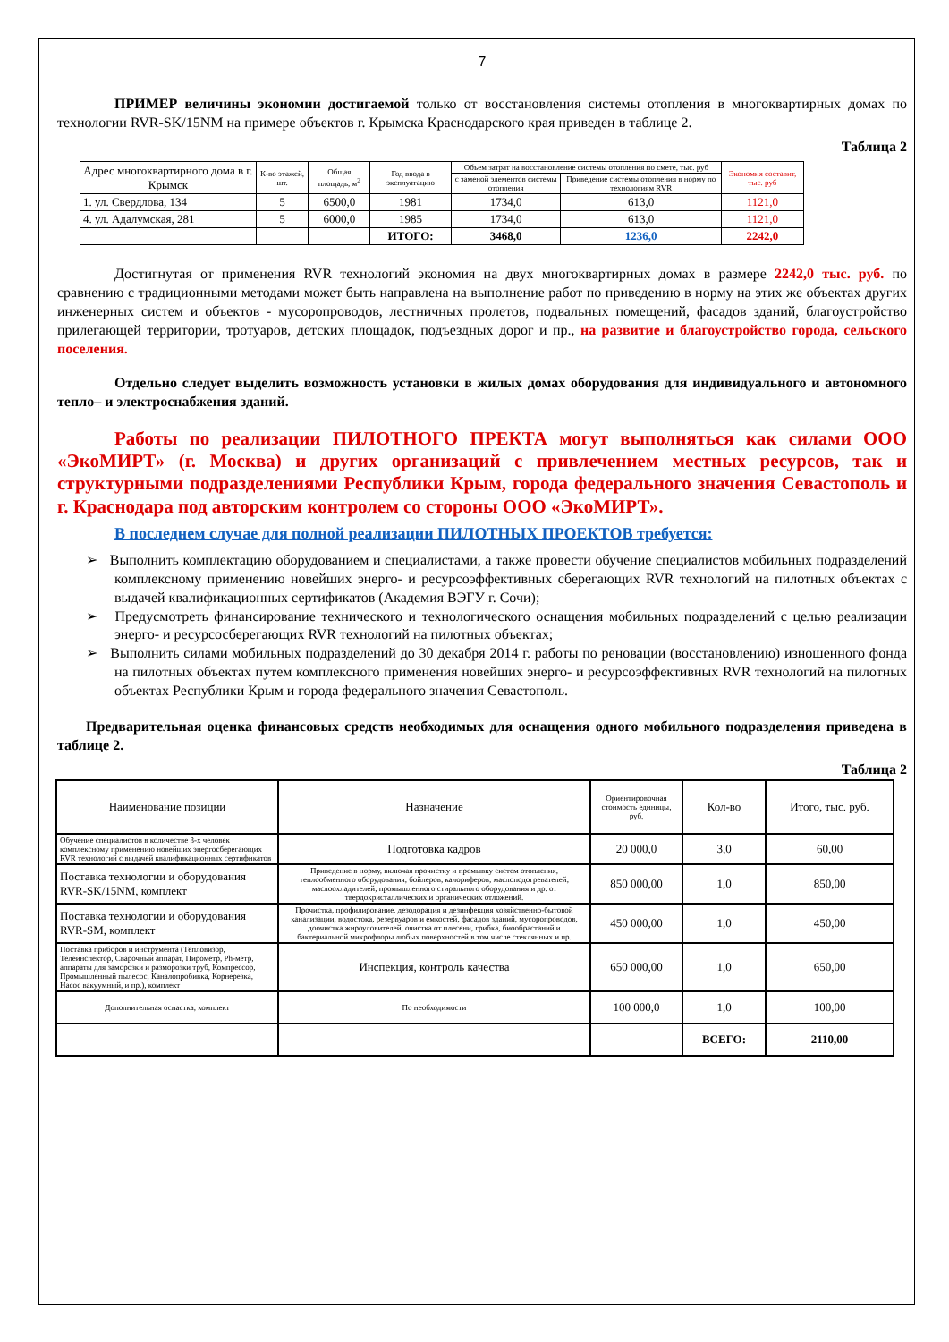7
ПРИМЕР величины экономии достигаемой только от восстановления системы отопления в многоквартирных домах по технологии RVR-SK/15NM на примере объектов г. Крымска Краснодарского края приведен в таблице 2.
Таблица 2
| Адрес многоквартирного дома в г. Крымск | К-во этажей, шт. | Общая площадь, м<sup>2</sup> | Год ввода в эксплуатацию | Объем затрат на восстановление системы отопления по смете, тыс. руб | | Экономия составит, тыс. руб |
| --- | --- | --- | --- | --- | --- | --- |
| | | | | с заменой элементов системы отопления | Приведение системы отопления в норму по технологиям RVR | |
| 1. ул. Свердлова, 134 | 5 | 6500,0 | 1981 | 1734,0 | 613,0 | 1121,0 |
| 4. ул. Адалумская, 281 | 5 | 6000,0 | 1985 | 1734,0 | 613,0 | 1121,0 |
| | | | ИТОГО: | 3468,0 | 1236,0 | 2242,0 |
Достигнутая от применения RVR технологий экономия на двух многоквартирных домах в размере 2242,0 тыс. руб. по сравнению с традиционными методами может быть направлена на выполнение работ по приведению в норму на этих же объектах других инженерных систем и объектов - мусоропроводов, лестничных пролетов, подвальных помещений, фасадов зданий, благоустройство прилегающей территории, тротуаров, детских площадок, подъездных дорог и пр., на развитие и благоустройство города, сельского поселения.
Отдельно следует выделить возможность установки в жилых домах оборудования для индивидуального и автономного тепло– и электроснабжения зданий.
Работы по реализации ПИЛОТНОГО ПРЕКТА могут выполняться как силами ООО «ЭкоМИРТ» (г. Москва) и других организаций с привлечением местных ресурсов, так и структурными подразделениями Республики Крым, города федерального значения Севастополь и г. Краснодара под авторским контролем со стороны ООО «ЭкоМИРТ».
В последнем случае для полной реализации ПИЛОТНЫХ ПРОЕКТОВ требуется:
➢ Выполнить комплектацию оборудованием и специалистами, а также провести обучение специалистов мобильных подразделений комплексному применению новейших энерго- и ресурсоэффективных сберегающих RVR технологий на пилотных объектах с выдачей квалификационных сертификатов (Академия ВЭГУ г. Сочи);
➢ Предусмотреть финансирование технического и технологического оснащения мобильных подразделений с целью реализации энерго- и ресурсосберегающих RVR технологий на пилотных объектах;
➢ Выполнить силами мобильных подразделений до 30 декабря 2014 г. работы по реновации (восстановлению) изношенного фонда на пилотных объектах путем комплексного применения новейших энерго- и ресурсоэффективных RVR технологий на пилотных объектах Республики Крым и города федерального значения Севастополь.
Предварительная оценка финансовых средств необходимых для оснащения одного мобильного подразделения приведена в таблице 2.
Таблица 2
| Наименование позиции | Назначение | Ориентировочная стоимость единицы, руб. | Кол-во | Итого, тыс. руб. |
| --- | --- | --- | --- | --- |
| Обучение специалистов в количестве 3-х человек комплексному применению новейших энергосберегающих RVR технологий с выдачей квалификационных сертификатов | Подготовка кадров | 20 000,0 | 3,0 | 60,00 |
| Поставка технологии и оборудования RVR-SK/15NM, комплект | Приведение в норму, включая прочистку и промывку систем отопления, теплообменного оборудования, бойлеров, калориферов, маслоподогревателей, маслоохладителей, промышленного стирального оборудования и др. от твердокристаллических и органических отложений. | 850 000,00 | 1,0 | 850,00 |
| Поставка технологии и оборудования RVR-SM, комплект | Прочистка, профилирование, дезодорация и дезинфекция хозяйственно-бытовой канализации, водостока, резервуаров и емкостей, фасадов зданий, мусоропроводов, доочистка жироуловителей, очистка от плесени, грибка, биообрастаний и бактериальной микрофлоры любых поверхностей в том числе стеклянных и пр. | 450 000,00 | 1,0 | 450,00 |
| Поставка приборов и инструмента (Тепловизор, Телеинспектор, Сварочный аппарат, Пирометр, Ph-метр, аппараты для заморозки и разморозки труб, Компрессор, Промышленный пылесос, Каналопробивка, Корнерезка, Насос вакуумный, и пр.), комплект | Инспекция, контроль качества | 650 000,00 | 1,0 | 650,00 |
| Дополнительная оснастка, комплект | По необходимости | 100 000,0 | 1,0 | 100,00 |
| | | | ВСЕГО: | 2110,00 |